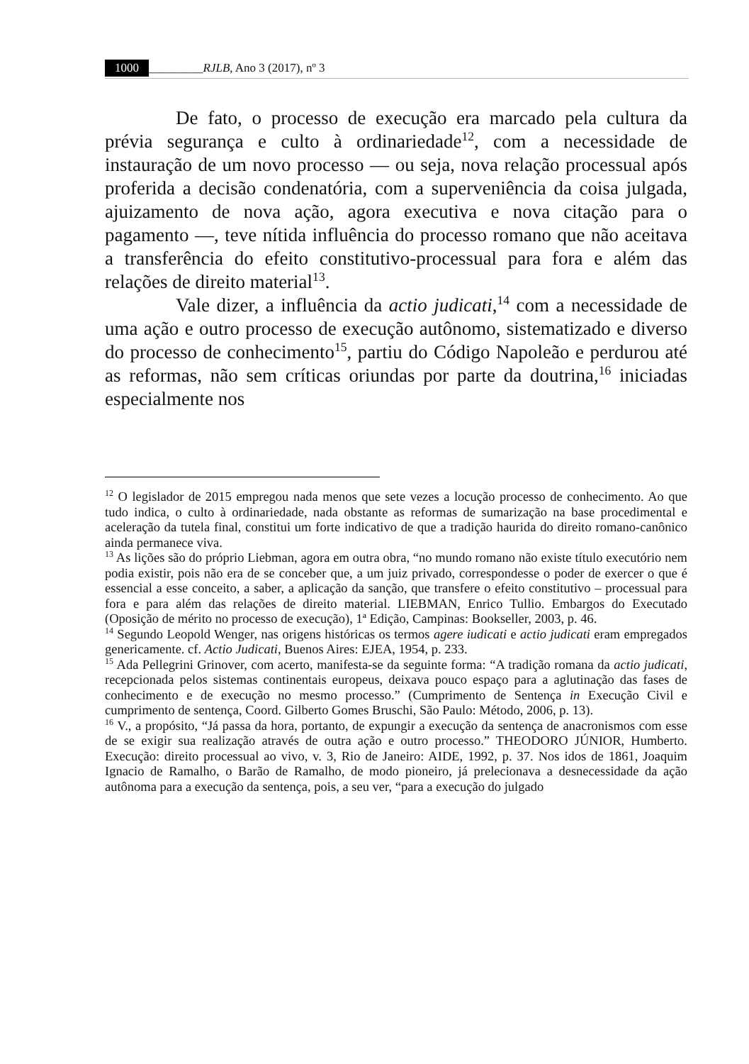1000 _________RJLB, Ano 3 (2017), nº 3
De fato, o processo de execução era marcado pela cultura da prévia segurança e culto à ordinariedade<sup>12</sup>, com a necessidade de instauração de um novo processo — ou seja, nova relação processual após proferida a decisão condenatória, com a superveniência da coisa julgada, ajuizamento de nova ação, agora executiva e nova citação para o pagamento —, teve nítida influência do processo romano que não aceitava a transferência do efeito constitutivo-processual para fora e além das relações de direito material<sup>13</sup>.
Vale dizer, a influência da actio judicati,<sup>14</sup> com a necessidade de uma ação e outro processo de execução autônomo, sistematizado e diverso do processo de conhecimento<sup>15</sup>, partiu do Código Napoleão e perdurou até as reformas, não sem críticas oriundas por parte da doutrina,<sup>16</sup> iniciadas especialmente nos
<sup>12</sup> O legislador de 2015 empregou nada menos que sete vezes a locução processo de conhecimento. Ao que tudo indica, o culto à ordinariedade, nada obstante as reformas de sumarização na base procedimental e aceleração da tutela final, constitui um forte indicativo de que a tradição haurida do direito romano-canônico ainda permanece viva.
<sup>13</sup> As lições são do próprio Liebman, agora em outra obra, “no mundo romano não existe título executório nem podia existir, pois não era de se conceber que, a um juiz privado, correspondesse o poder de exercer o que é essencial a esse conceito, a saber, a aplicação da sanção, que transfere o efeito constitutivo – processual para fora e para além das relações de direito material. LIEBMAN, Enrico Tullio. Embargos do Executado (Oposição de mérito no processo de execução), 1ª Edição, Campinas: Bookseller, 2003, p. 46.
<sup>14</sup> Segundo Leopold Wenger, nas origens históricas os termos agere iudicati e actio judicati eram empregados genericamente. cf. Actio Judicati, Buenos Aires: EJEA, 1954, p. 233.
<sup>15</sup> Ada Pellegrini Grinover, com acerto, manifesta-se da seguinte forma: “A tradição romana da actio judicati, recepcionada pelos sistemas continentais europeus, deixava pouco espaço para a aglutinação das fases de conhecimento e de execução no mesmo processo.” (Cumprimento de Sentença in Execução Civil e cumprimento de sentença, Coord. Gilberto Gomes Bruschi, São Paulo: Método, 2006, p. 13).
<sup>16</sup> V., a propósito, “Já passa da hora, portanto, de expungir a execução da sentença de anacronismos com esse de se exigir sua realização através de outra ação e outro processo.” THEODORO JÚNIOR, Humberto. Execução: direito processual ao vivo, v. 3, Rio de Janeiro: AIDE, 1992, p. 37. Nos idos de 1861, Joaquim Ignacio de Ramalho, o Barão de Ramalho, de modo pioneiro, já prelecionava a desnecessidade da ação autônoma para a execução da sentença, pois, a seu ver, “para a execução do julgado